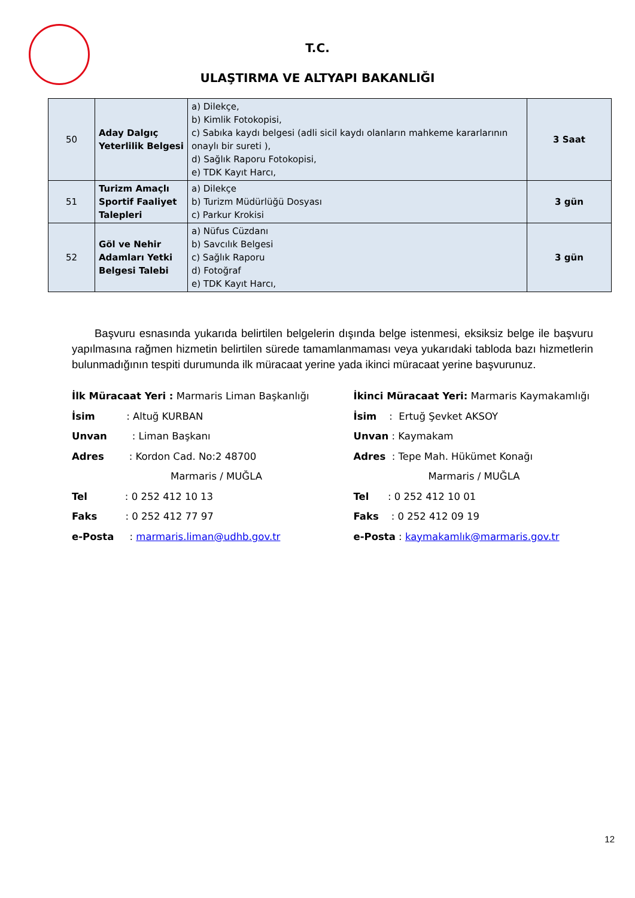T.C.
ULAŞTIRMA VE ALTYAPI BAKANLIĞI
| 50 | Aday Dalgıç Yeterlilik Belgesi | a) Dilekçe, b) Kimlik Fotokopisi, c) Sabıka kaydı belgesi (adli sicil kaydı olanların mahkeme kararlarının onaylı bir sureti ), d) Sağlık Raporu Fotokopisi, e) TDK Kayıt Harcı, | 3 Saat |
| 51 | Turizm Amaçlı Sportif Faaliyet Talepleri | a) Dilekçe b) Turizm Müdürlüğü Dosyası c) Parkur Krokisi | 3 gün |
| 52 | Göl ve Nehir Adamları Yetki Belgesi Talebi | a) Nüfus Cüzdanı b) Savcılık Belgesi c) Sağlık Raporu d) Fotoğraf e) TDK Kayıt Harcı, | 3 gün |
Başvuru esnasında yukarıda belirtilen belgelerin dışında belge istenmesi, eksiksiz belge ile başvuru yapılmasına rağmen hizmetin belirtilen sürede tamamlanmaması veya yukarıdaki tabloda bazı hizmetlerin bulunmadığının tespiti durumunda ilk müracaat yerine yada ikinci müracaat yerine başvurunuz.
İlk Müracaat Yeri : Marmaris Liman Başkanlığı
İsim : Altuğ KURBAN
Unvan : Liman Başkanı
Adres : Kordon Cad. No:2 48700
Marmaris / MUĞLA
Tel : 0 252 412 10 13
Faks : 0 252 412 77 97
e-Posta : marmaris.liman@udhb.gov.tr
İkinci Müracaat Yeri: Marmaris Kaymakamlığı
İsim : Ertuğ Şevket AKSOY
Unvan : Kaymakam
Adres : Tepe Mah. Hükümet Konağı
Marmaris / MUĞLA
Tel : 0 252 412 10 01
Faks : 0 252 412 09 19
e-Posta : kaymakamlık@marmaris.gov.tr
12